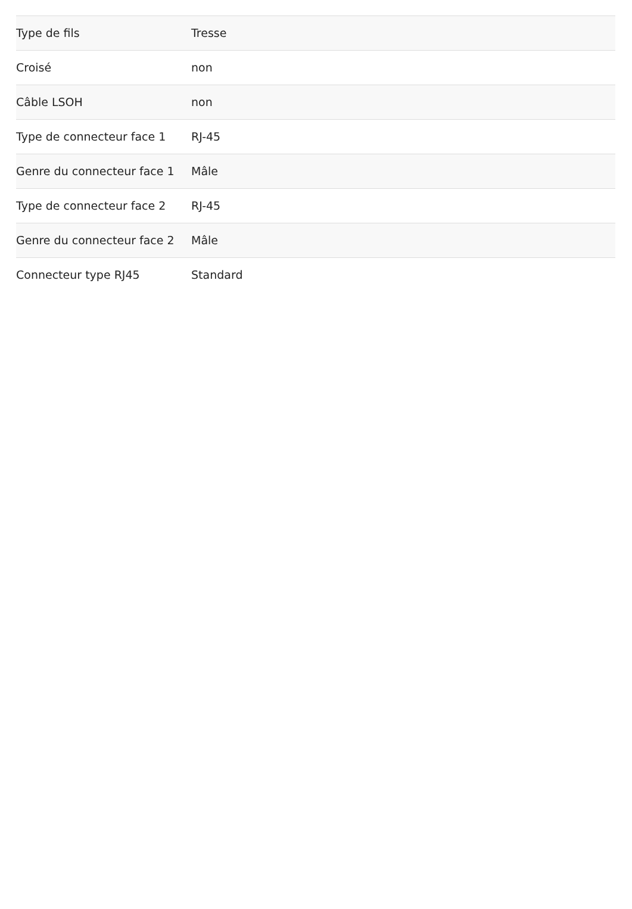| Type de fils | Tresse |
| Croisé | non |
| Câble LSOH | non |
| Type de connecteur face 1 | RJ-45 |
| Genre du connecteur face 1 | Mâle |
| Type de connecteur face 2 | RJ-45 |
| Genre du connecteur face 2 | Mâle |
| Connecteur type RJ45 | Standard |